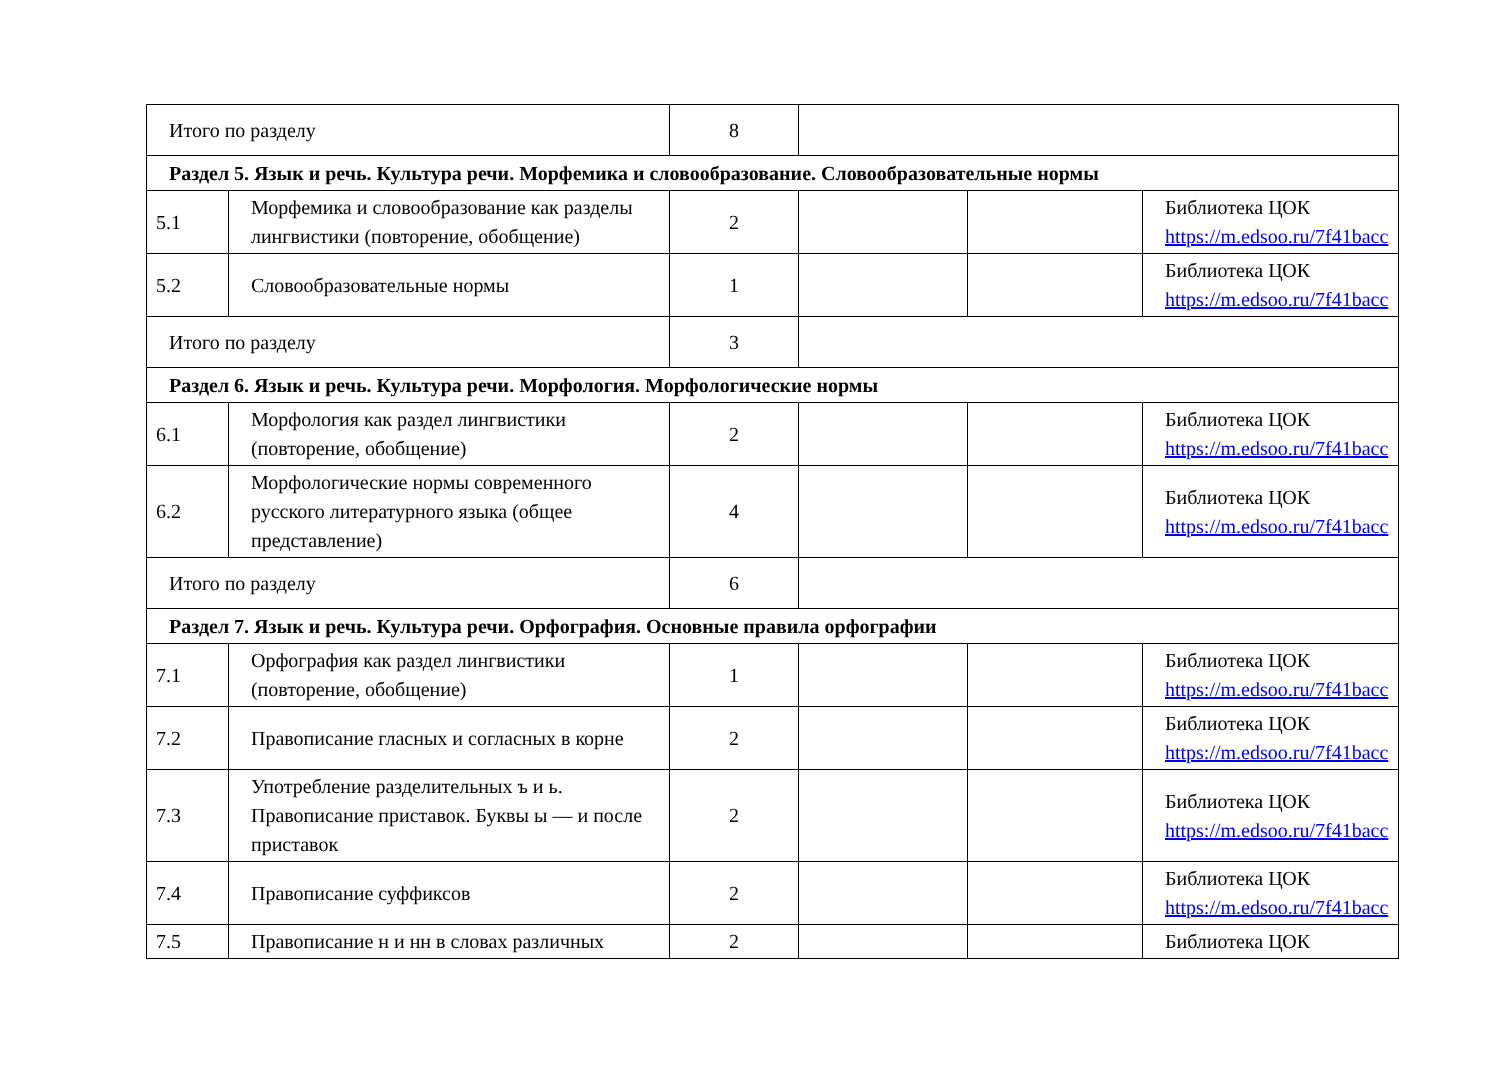| Итого по разделу | | 8 | | | |
| Раздел 5. Язык и речь. Культура речи. Морфемика и словообразование. Словообразовательные нормы | | | | | |
| 5.1 | Морфемика и словообразование как разделы лингвистики (повторение, обобщение) | 2 | | | Библиотека ЦОК https://m.edsoo.ru/7f41bacc |
| 5.2 | Словообразовательные нормы | 1 | | | Библиотека ЦОК https://m.edsoo.ru/7f41bacc |
| Итого по разделу | | 3 | | | |
| Раздел 6. Язык и речь. Культура речи. Морфология. Морфологические нормы | | | | | |
| 6.1 | Морфология как раздел лингвистики (повторение, обобщение) | 2 | | | Библиотека ЦОК https://m.edsoo.ru/7f41bacc |
| 6.2 | Морфологические нормы современного русского литературного языка (общее представление) | 4 | | | Библиотека ЦОК https://m.edsoo.ru/7f41bacc |
| Итого по разделу | | 6 | | | |
| Раздел 7. Язык и речь. Культура речи. Орфография. Основные правила орфографии | | | | | |
| 7.1 | Орфография как раздел лингвистики (повторение, обобщение) | 1 | | | Библиотека ЦОК https://m.edsoo.ru/7f41bacc |
| 7.2 | Правописание гласных и согласных в корне | 2 | | | Библиотека ЦОК https://m.edsoo.ru/7f41bacc |
| 7.3 | Употребление разделительных ъ и ь. Правописание приставок. Буквы ы — и после приставок | 2 | | | Библиотека ЦОК https://m.edsoo.ru/7f41bacc |
| 7.4 | Правописание суффиксов | 2 | | | Библиотека ЦОК https://m.edsoo.ru/7f41bacc |
| 7.5 | Правописание н и нн в словах различных | 2 | | | Библиотека ЦОК |